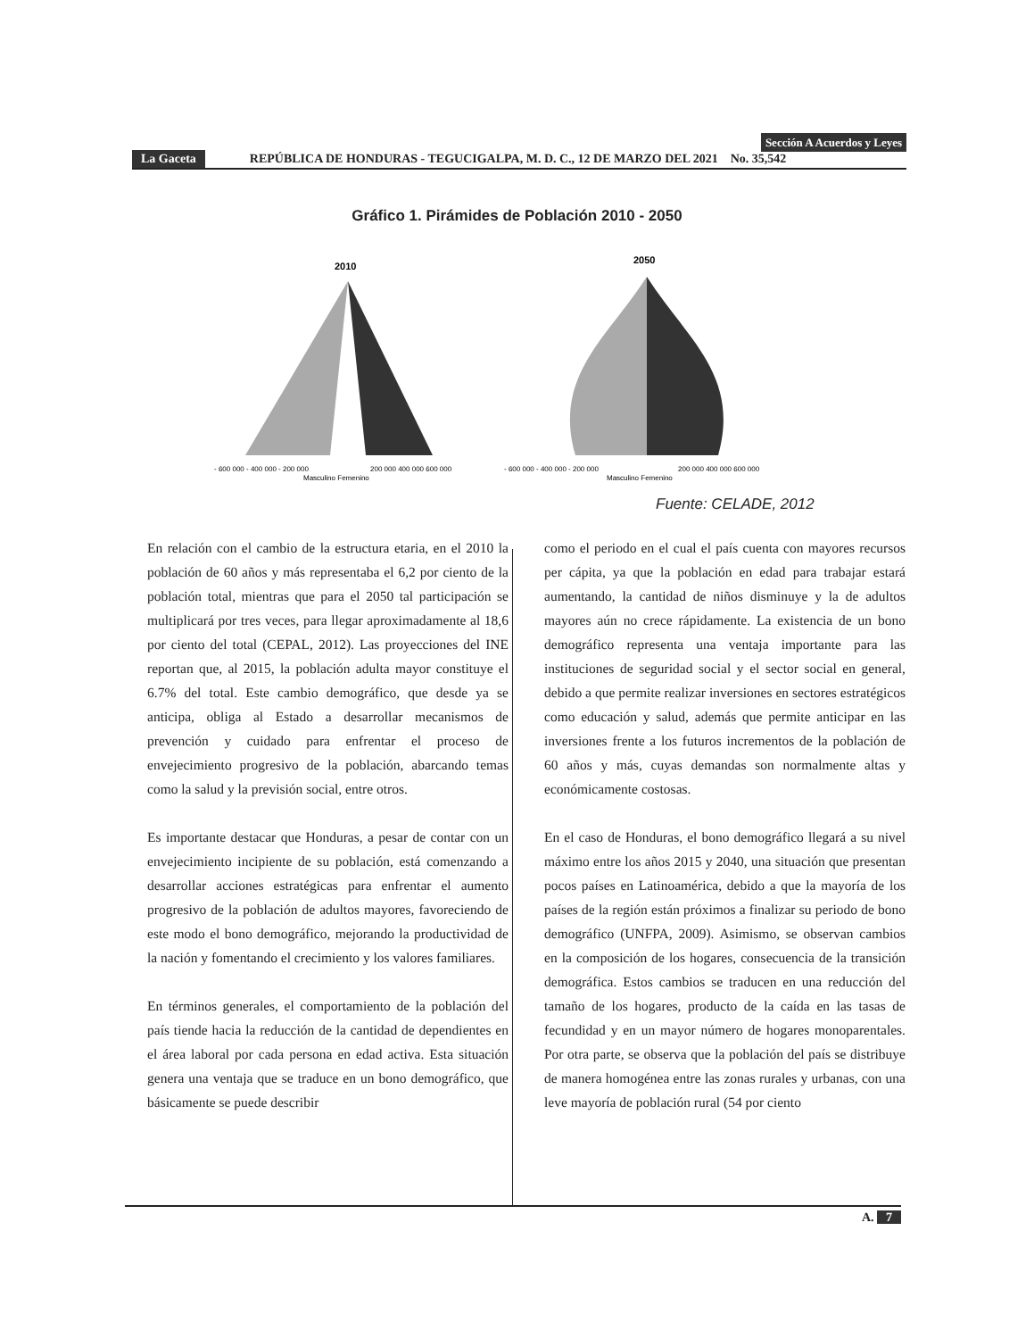Sección A Acuerdos y Leyes
La Gaceta REPÚBLICA DE HONDURAS - TEGUCIGALPA, M. D. C., 12 DE MARZO DEL 2021 No. 35,542
Gráfico 1. Pirámides de Población 2010 - 2050
2010
- 600 000 - 400 000 - 200 000
200 000 400 000 600 000
Masculino Femenino
2050
- 600 000 - 400 000 - 200 000
200 000 400 000 600 000
Masculino Femenino
Fuente: CELADE, 2012
En relación con el cambio de la estructura etaria, en el 2010 la población de 60 años y más representaba el 6,2 por ciento de la población total, mientras que para el 2050 tal participación se multiplicará por tres veces, para llegar aproximadamente al 18,6 por ciento del total (CEPAL, 2012). Las proyecciones del INE reportan que, al 2015, la población adulta mayor constituye el 6.7% del total. Este cambio demográfico, que desde ya se anticipa, obliga al Estado a desarrollar mecanismos de prevención y cuidado para enfrentar el proceso de envejecimiento progresivo de la población, abarcando temas como la salud y la previsión social, entre otros.
Es importante destacar que Honduras, a pesar de contar con un envejecimiento incipiente de su población, está comenzando a desarrollar acciones estratégicas para enfrentar el aumento progresivo de la población de adultos mayores, favoreciendo de este modo el bono demográfico, mejorando la productividad de la nación y fomentando el crecimiento y los valores familiares.
En términos generales, el comportamiento de la población del país tiende hacia la reducción de la cantidad de dependientes en el área laboral por cada persona en edad activa. Esta situación genera una ventaja que se traduce en un bono demográfico, que básicamente se puede describir
como el periodo en el cual el país cuenta con mayores recursos per cápita, ya que la población en edad para trabajar estará aumentando, la cantidad de niños disminuye y la de adultos mayores aún no crece rápidamente. La existencia de un bono demográfico representa una ventaja importante para las instituciones de seguridad social y el sector social en general, debido a que permite realizar inversiones en sectores estratégicos como educación y salud, además que permite anticipar en las inversiones frente a los futuros incrementos de la población de 60 años y más, cuyas demandas son normalmente altas y económicamente costosas.
En el caso de Honduras, el bono demográfico llegará a su nivel máximo entre los años 2015 y 2040, una situación que presentan pocos países en Latinoamérica, debido a que la mayoría de los países de la región están próximos a finalizar su periodo de bono demográfico (UNFPA, 2009). Asimismo, se observan cambios en la composición de los hogares, consecuencia de la transición demográfica. Estos cambios se traducen en una reducción del tamaño de los hogares, producto de la caída en las tasas de fecundidad y en un mayor número de hogares monoparentales. Por otra parte, se observa que la población del país se distribuye de manera homogénea entre las zonas rurales y urbanas, con una leve mayoría de población rural (54 por ciento
A. 7